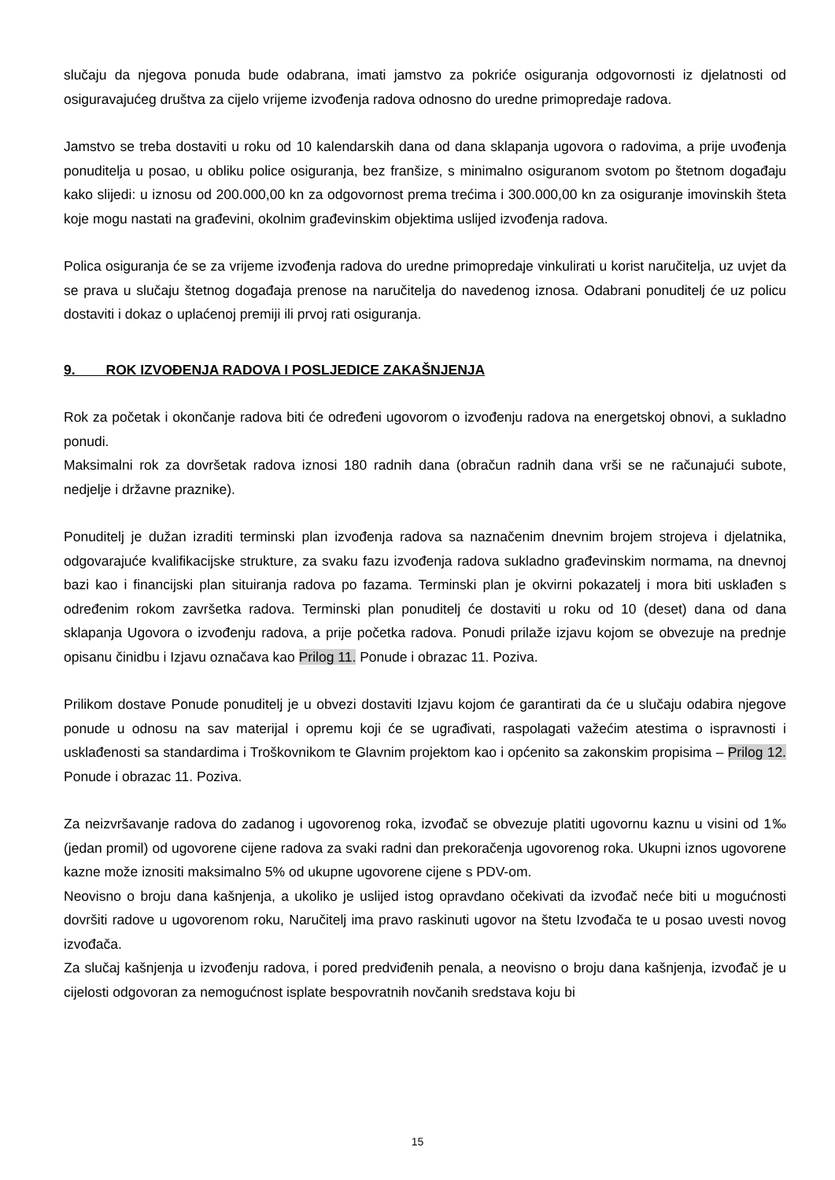slučaju da njegova ponuda bude odabrana, imati jamstvo za pokriće osiguranja odgovornosti iz djelatnosti od osiguravajućeg društva za cijelo vrijeme izvođenja radova odnosno do uredne primopredaje radova.
Jamstvo se treba dostaviti u roku od 10 kalendarskih dana od dana sklapanja ugovora o radovima, a prije uvođenja ponuditelja u posao, u obliku police osiguranja, bez franšize, s minimalno osiguranom svotom po štetnom događaju kako slijedi: u iznosu od 200.000,00 kn za odgovornost prema trećima i 300.000,00 kn za osiguranje imovinskih šteta koje mogu nastati na građevini, okolnim građevinskim objektima uslijed izvođenja radova.
Polica osiguranja će se za vrijeme izvođenja radova do uredne primopredaje vinkulirati u korist naručitelja, uz uvjet da se prava u slučaju štetnog događaja prenose na naručitelja do navedenog iznosa. Odabrani ponuditelj će uz policu dostaviti i dokaz o uplaćenoj premiji ili prvoj rati osiguranja.
9. ROK IZVOĐENJA RADOVA I POSLJEDICE ZAKAŠNJENJA
Rok za početak i okončanje radova biti će određeni ugovorom o izvođenju radova na energetskoj obnovi, a sukladno ponudi.
Maksimalni rok za dovršetak radova iznosi 180 radnih dana (obračun radnih dana vrši se ne računajući subote, nedjelje i državne praznike).
Ponuditelj je dužan izraditi terminski plan izvođenja radova sa naznačenim dnevnim brojem strojeva i djelatnika, odgovarajuće kvalifikacijske strukture, za svaku fazu izvođenja radova sukladno građevinskim normama, na dnevnoj bazi kao i financijski plan situiranja radova po fazama. Terminski plan je okvirni pokazatelj i mora biti usklađen s određenim rokom završetka radova. Terminski plan ponuditelj će dostaviti u roku od 10 (deset) dana od dana sklapanja Ugovora o izvođenju radova, a prije početka radova. Ponudi prilaže izjavu kojom se obvezuje na prednje opisanu činidbu i Izjavu označava kao Prilog 11. Ponude i obrazac 11. Poziva.
Prilikom dostave Ponude ponuditelj je u obvezi dostaviti Izjavu kojom će garantirati da će u slučaju odabira njegove ponude u odnosu na sav materijal i opremu koji će se ugrađivati, raspolagati važećim atestima o ispravnosti i usklađenosti sa standardima i Troškovnikom te Glavnim projektom kao i općenito sa zakonskim propisima – Prilog 12. Ponude i obrazac 11. Poziva.
Za neizvršavanje radova do zadanog i ugovorenog roka, izvođač se obvezuje platiti ugovornu kaznu u visini od 1‰ (jedan promil) od ugovorene cijene radova za svaki radni dan prekoračenja ugovorenog roka. Ukupni iznos ugovorene kazne može iznositi maksimalno 5% od ukupne ugovorene cijene s PDV-om.
Neovisno o broju dana kašnjenja, a ukoliko je uslijed istog opravdano očekivati da izvođač neće biti u mogućnosti dovršiti radove u ugovorenom roku, Naručitelj ima pravo raskinuti ugovor na štetu Izvođača te u posao uvesti novog izvođača.
Za slučaj kašnjenja u izvođenju radova, i pored predviđenih penala, a neovisno o broju dana kašnjenja, izvođač je u cijelosti odgovoran za nemogućnost isplate bespovratnih novčanih sredstava koju bi
15